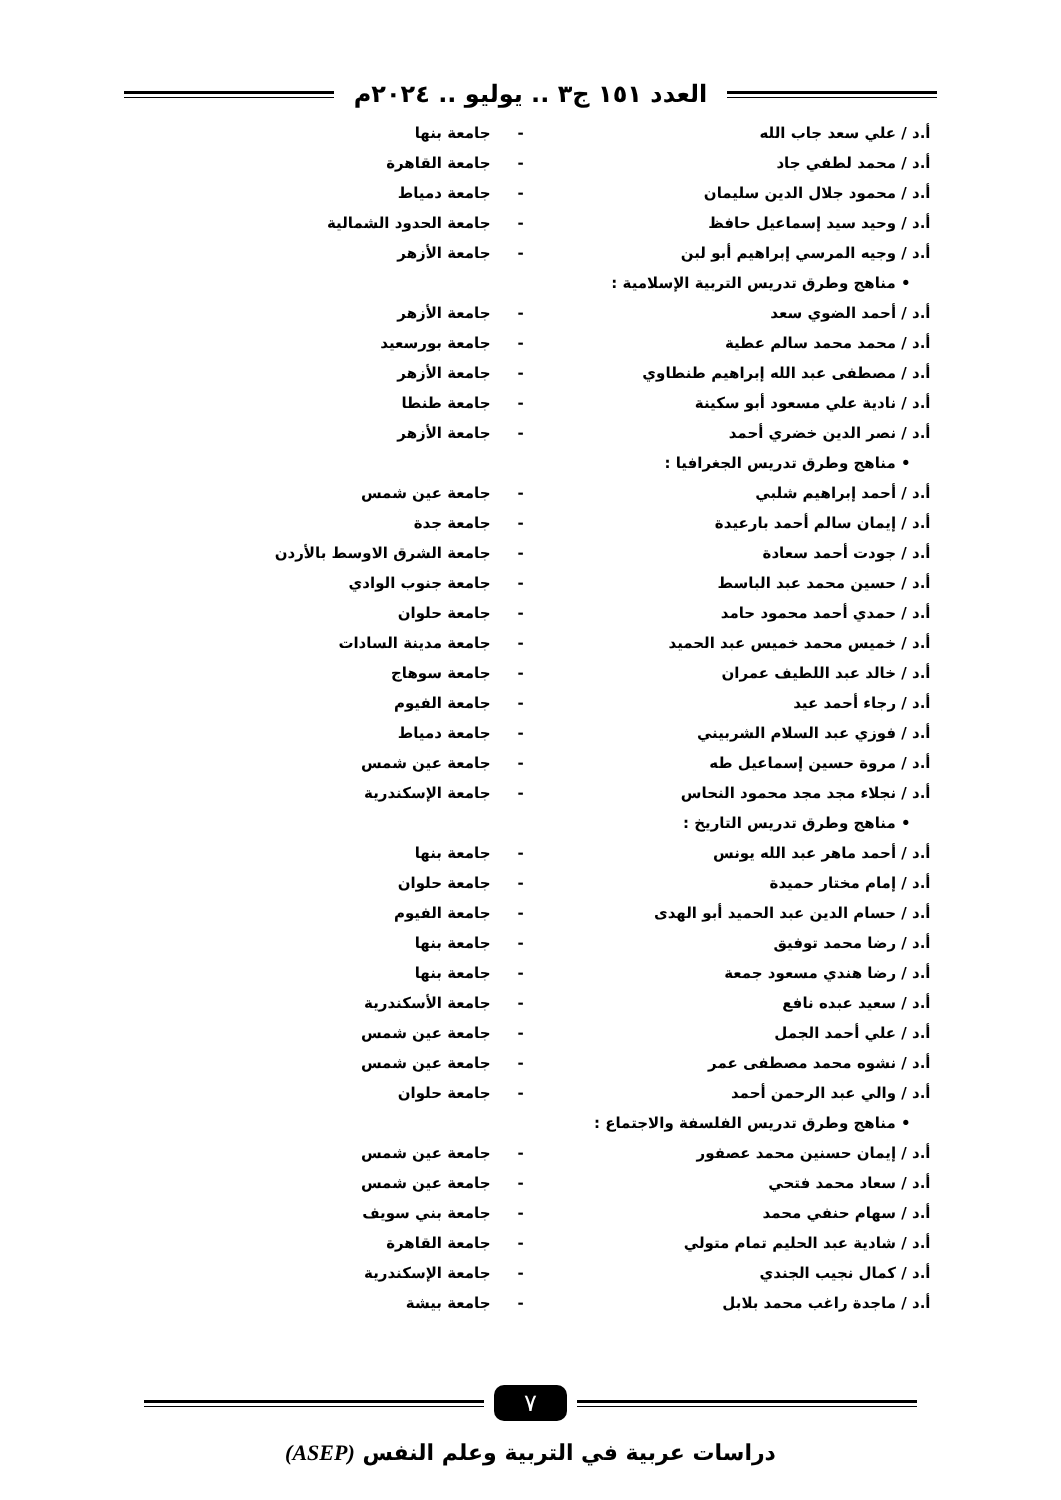العدد ١٥١ ج٣ .. يوليو .. ٢٠٢٤م
| أ.د / علي سعد جاب الله | - | جامعة بنها |
| أ.د / محمد لطفي جاد | - | جامعة القاهرة |
| أ.د / محمود جلال الدين سليمان | - | جامعة دمياط |
| أ.د / وحيد سيد إسماعيل حافظ | - | جامعة الحدود الشمالية |
| أ.د / وجيه المرسي إبراهيم أبو لبن | - | جامعة الأزهر |
| • مناهج وطرق تدريس التربية الإسلامية : | | |
| أ.د / أحمد الضوي سعد | - | جامعة الأزهر |
| أ.د / محمد محمد سالم عطية | - | جامعة بورسعيد |
| أ.د / مصطفى عبد الله إبراهيم طنطاوي | - | جامعة الأزهر |
| أ.د / نادية علي مسعود أبو سكينة | - | جامعة طنطا |
| أ.د / نصر الدين خضري أحمد | - | جامعة الأزهر |
| • مناهج وطرق تدريس الجغرافيا : | | |
| أ.د / أحمد إبراهيم شلبي | - | جامعة عين شمس |
| أ.د / إيمان سالم أحمد بارعيدة | - | جامعة جدة |
| أ.د / جودت أحمد سعادة | - | جامعة الشرق الاوسط بالأردن |
| أ.د / حسين محمد عبد الباسط | - | جامعة جنوب الوادي |
| أ.د / حمدي أحمد محمود حامد | - | جامعة حلوان |
| أ.د / خميس محمد خميس عبد الحميد | - | جامعة مدينة السادات |
| أ.د / خالد عبد اللطيف عمران | - | جامعة سوهاج |
| أ.د / رجاء أحمد عيد | - | جامعة الفيوم |
| أ.د / فوزي عبد السلام الشربيني | - | جامعة دمياط |
| أ.د / مروة حسين إسماعيل طه | - | جامعة عين شمس |
| أ.د / نجلاء مجد مجد محمود النحاس | - | جامعة الإسكندرية |
| • مناهج وطرق تدريس التاريخ : | | |
| أ.د / أحمد ماهر عبد الله يونس | - | جامعة بنها |
| أ.د / إمام مختار حميدة | - | جامعة حلوان |
| أ.د / حسام الدين عبد الحميد أبو الهدى | - | جامعة الفيوم |
| أ.د / رضا محمد توفيق | - | جامعة بنها |
| أ.د / رضا هندي مسعود جمعة | - | جامعة بنها |
| أ.د / سعيد عبده نافع | - | جامعة الأسكندرية |
| أ.د / علي أحمد الجمل | - | جامعة عين شمس |
| أ.د / نشوه محمد مصطفى عمر | - | جامعة عين شمس |
| أ.د / والي عبد الرحمن أحمد | - | جامعة حلوان |
| • مناهج وطرق تدريس الفلسفة والاجتماع : | | |
| أ.د / إيمان حسنين محمد عصفور | - | جامعة عين شمس |
| أ.د / سعاد محمد فتحي | - | جامعة عين شمس |
| أ.د / سهام حنفي محمد | - | جامعة بني سويف |
| أ.د / شادية عبد الحليم تمام متولي | - | جامعة القاهرة |
| أ.د / كمال نجيب الجندي | - | جامعة الإسكندرية |
| أ.د / ماجدة راغب محمد بلابل | - | جامعة بيشة |
٧
دراسات عربية في التربية وعلم النفس (ASEP)